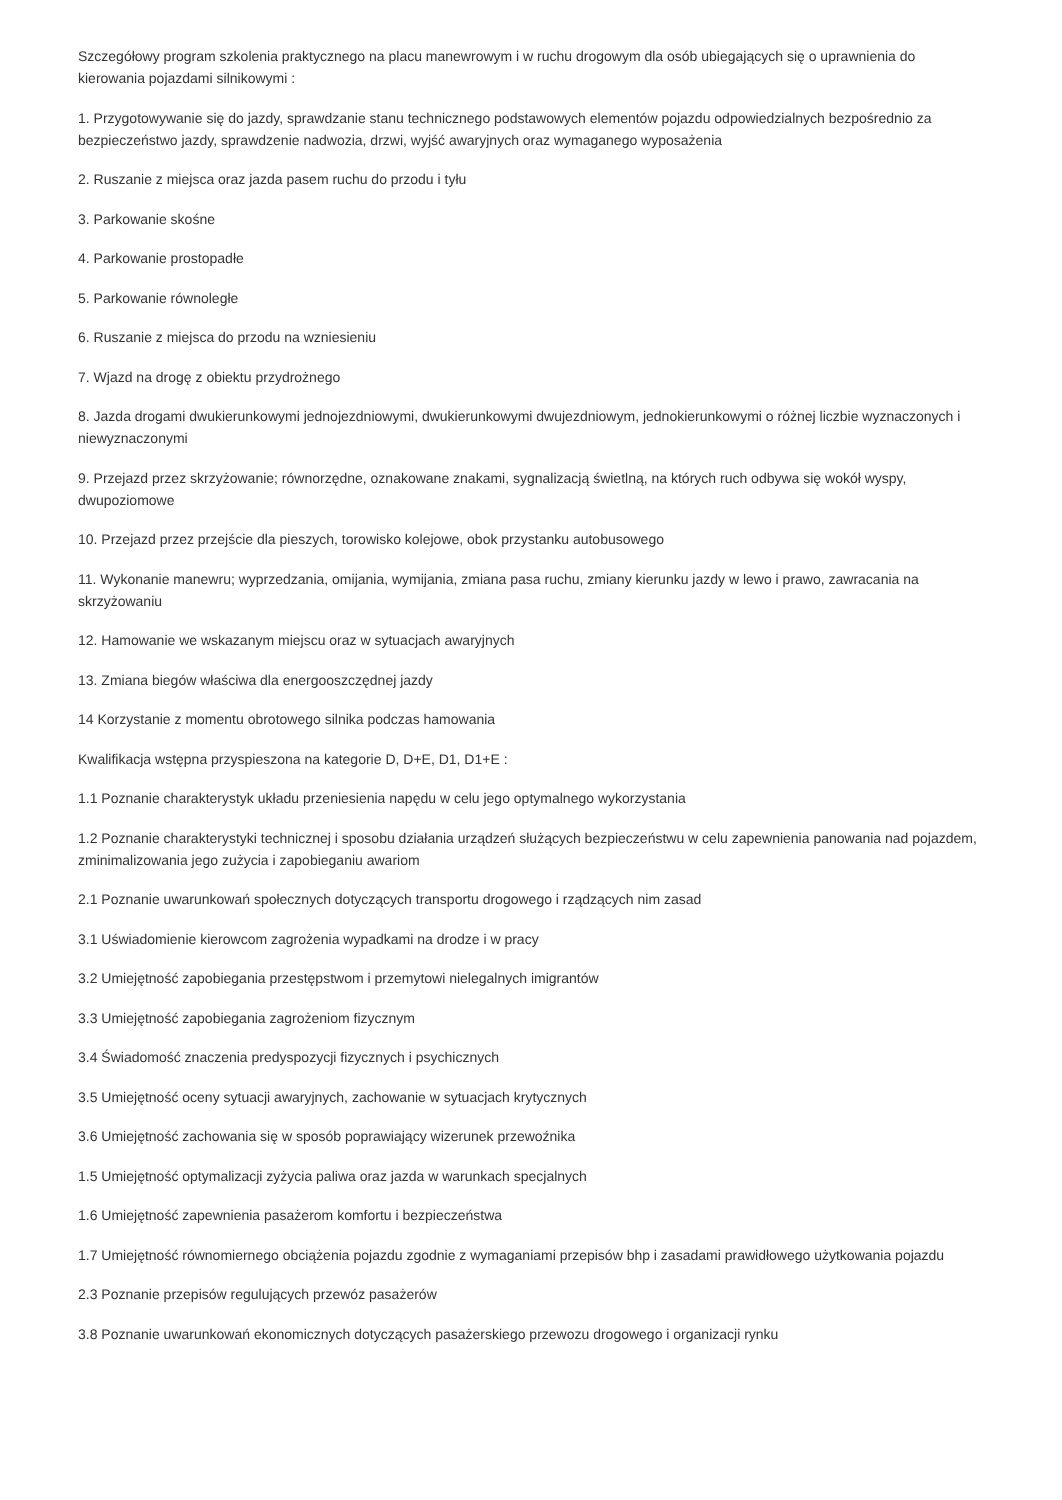Szczegółowy program szkolenia praktycznego na placu manewrowym i w ruchu drogowym dla osób ubiegających się o uprawnienia do kierowania pojazdami silnikowymi :
1. Przygotowywanie się do jazdy, sprawdzanie stanu technicznego podstawowych elementów pojazdu odpowiedzialnych bezpośrednio za bezpieczeństwo jazdy, sprawdzenie nadwozia, drzwi, wyjść awaryjnych oraz wymaganego wyposażenia
2. Ruszanie z miejsca oraz jazda pasem ruchu do przodu i tyłu
3. Parkowanie skośne
4. Parkowanie prostopadłe
5. Parkowanie równoległe
6. Ruszanie z miejsca do przodu na wzniesieniu
7. Wjazd na drogę z obiektu przydrożnego
8. Jazda drogami dwukierunkowymi jednojezdniowymi, dwukierunkowymi dwujezdniowym, jednokierunkowymi o różnej liczbie wyznaczonych i niewyznaczonymi
9. Przejazd przez skrzyżowanie; równorzędne, oznakowane znakami, sygnalizacją świetlną, na których ruch odbywa się wokół wyspy, dwupoziomowe
10. Przejazd przez przejście dla pieszych, torowisko kolejowe, obok przystanku autobusowego
11. Wykonanie manewru; wyprzedzania, omijania, wymijania, zmiana pasa ruchu, zmiany kierunku jazdy w lewo i prawo, zawracania na skrzyżowaniu
12. Hamowanie we wskazanym miejscu oraz w sytuacjach awaryjnych
13. Zmiana biegów właściwa dla energooszczędnej jazdy
14 Korzystanie z momentu obrotowego silnika podczas hamowania
Kwalifikacja wstępna przyspieszona na kategorie D, D+E, D1, D1+E :
1.1 Poznanie charakterystyk układu przeniesienia napędu w celu jego optymalnego wykorzystania
1.2 Poznanie charakterystyki technicznej i sposobu działania urządzeń służących bezpieczeństwu w celu zapewnienia panowania nad pojazdem, zminimalizowania jego zużycia i zapobieganiu awariom
2.1 Poznanie uwarunkowań społecznych dotyczących transportu drogowego i rządzących nim zasad
3.1 Uświadomienie kierowcom zagrożenia wypadkami na drodze i w pracy
3.2 Umiejętność zapobiegania przestępstwom i przemytowi nielegalnych imigrantów
3.3 Umiejętność zapobiegania zagrożeniom fizycznym
3.4 Świadomość znaczenia predyspozycji fizycznych i psychicznych
3.5 Umiejętność oceny sytuacji awaryjnych, zachowanie w sytuacjach krytycznych
3.6 Umiejętność zachowania się w sposób poprawiający wizerunek przewoźnika
1.5 Umiejętność optymalizacji zyżycia paliwa oraz jazda w warunkach specjalnych
1.6 Umiejętność zapewnienia pasażerom komfortu i bezpieczeństwa
1.7 Umiejętność równomiernego obciążenia pojazdu zgodnie z wymaganiami przepisów bhp i zasadami prawidłowego użytkowania pojazdu
2.3 Poznanie przepisów regulujących przewóz pasażerów
3.8 Poznanie uwarunkowań ekonomicznych dotyczących pasażerskiego przewozu drogowego i organizacji rynku